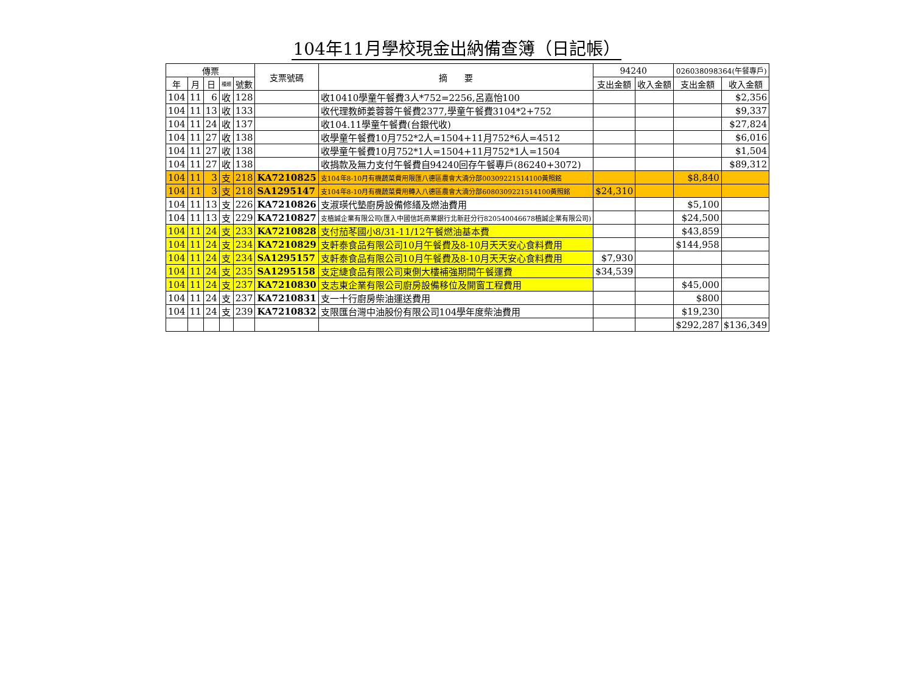104年11月學校現金出納備查簿（日記帳）
| 傳票 | | | | | 支票號碼 | 摘 要 | 94240 | | 026038098364(午餐專戶) | |
| --- | --- | --- | --- | --- | --- | --- | --- | --- | --- | --- |
| 年 | 月 | 日 | 種類 | 號數 | | | 支出金額 | 收入金額 | 支出金額 | 收入金額 |
| 104 | 11 | 6 | 收 | 128 | | 收10410學童午餐費3人*752=2256,呂嘉怡100 | | | | $2,356 |
| 104 | 11 | 13 | 收 | 133 | | 收代理教師姜蓉蓉午餐費2377,學童午餐費3104*2+752 | | | | $9,337 |
| 104 | 11 | 24 | 收 | 137 | | 收104.11學童午餐費(台銀代收) | | | | $27,824 |
| 104 | 11 | 27 | 收 | 138 | | 收學童午餐費10月752*2人=1504+11月752*6人=4512 | | | | $6,016 |
| 104 | 11 | 27 | 收 | 138 | | 收學童午餐費10月752*1人=1504+11月752*1人=1504 | | | | $1,504 |
| 104 | 11 | 27 | 收 | 138 | | 收捐款及無力支付午餐費自94240回存午餐專戶(86240+3072) | | | | $89,312 |
| 104 | 11 | 3 | 支 | 218 | KA7210825 | 支104年8-10月有機蔬菜費用限匯八德區農會大湳分部00309221514100黃照銘 | | | $8,840 | |
| 104 | 11 | 3 | 支 | 218 | SA1295147 | 支104年8-10月有機蔬菜費用轉入八德區農會大湳分部6080309221514100黃照銘 | $24,310 | | | |
| 104 | 11 | 13 | 支 | 226 | KA7210826 | 支淑瑛代墊廚房設備修繕及燃油費用 | | | $5,100 | |
| 104 | 11 | 13 | 支 | 229 | KA7210827 | 支植誠企業有限公司(匯入中國信託商業銀行北新莊分行820540046678植誠企業有限公司) | | | $24,500 | |
| 104 | 11 | 24 | 支 | 233 | KA7210828 | 支付茄苳國小8/31-11/12午餐燃油基本費 | | | $43,859 | |
| 104 | 11 | 24 | 支 | 234 | KA7210829 | 支軒泰食品有限公司10月午餐費及8-10月天天安心食料費用 | | | $144,958 | |
| 104 | 11 | 24 | 支 | 234 | SA1295157 | 支軒泰食品有限公司10月午餐費及8-10月天天安心食料費用 | $7,930 | | | |
| 104 | 11 | 24 | 支 | 235 | SA1295158 | 支定緁食品有限公司東側大樓補強期間午餐運費 | $34,539 | | | |
| 104 | 11 | 24 | 支 | 237 | KA7210830 | 支志東企業有限公司廚房設備移位及開窗工程費用 | | | $45,000 | |
| 104 | 11 | 24 | 支 | 237 | KA7210831 | 支一十行廚房柴油運送費用 | | | $800 | |
| 104 | 11 | 24 | 支 | 239 | KA7210832 | 支限匯台灣中油股份有限公司104學年度柴油費用 | | | $19,230 | |
| | | | | | | | | | $292,287 | $136,349 |